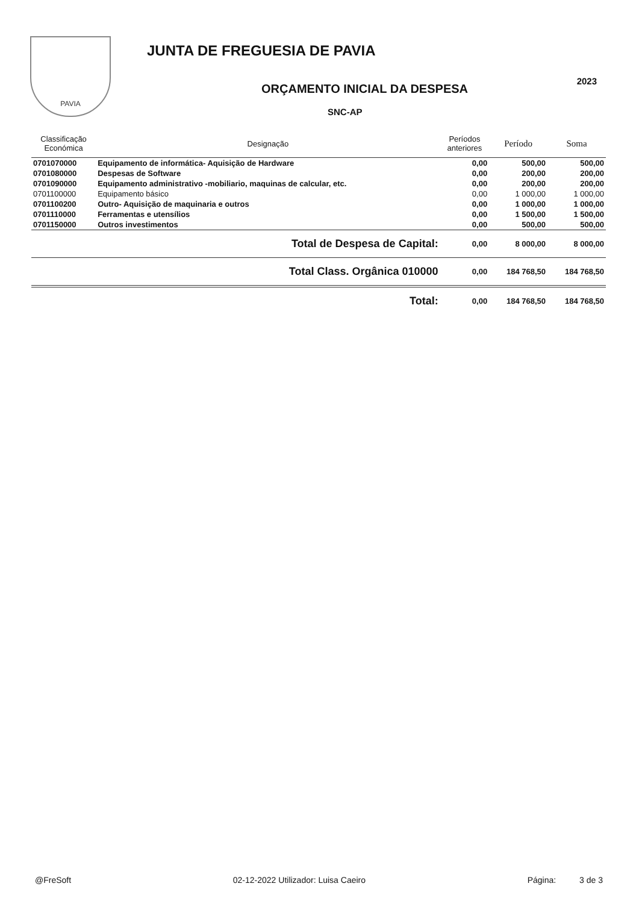PAVIA
JUNTA DE FREGUESIA DE PAVIA
ORÇAMENTO INICIAL DA DESPESA
2023
SNC-AP
| Classificação Económica | Designação | Períodos anteriores | Período | Soma |
| --- | --- | --- | --- | --- |
| 0701070000 | Equipamento de informática- Aquisição de Hardware | 0,00 | 500,00 | 500,00 |
| 0701080000 | Despesas de Software | 0,00 | 200,00 | 200,00 |
| 0701090000 | Equipamento administrativo -mobiliario, maquinas de calcular, etc. | 0,00 | 200,00 | 200,00 |
| 0701100000 | Equipamento básico | 0,00 | 1 000,00 | 1 000,00 |
| 0701100200 | Outro- Aquisição de maquinaria e outros | 0,00 | 1 000,00 | 1 000,00 |
| 0701110000 | Ferramentas e utensílios | 0,00 | 1 500,00 | 1 500,00 |
| 0701150000 | Outros investimentos | 0,00 | 500,00 | 500,00 |
| | Total de Despesa de Capital: | 0,00 | 8 000,00 | 8 000,00 |
| | Total Class. Orgânica 010000 | 0,00 | 184 768,50 | 184 768,50 |
| | Total: | 0,00 | 184 768,50 | 184 768,50 |
@FreSoft 02-12-2022 Utilizador: Luisa Caeiro Página: 3 de 3